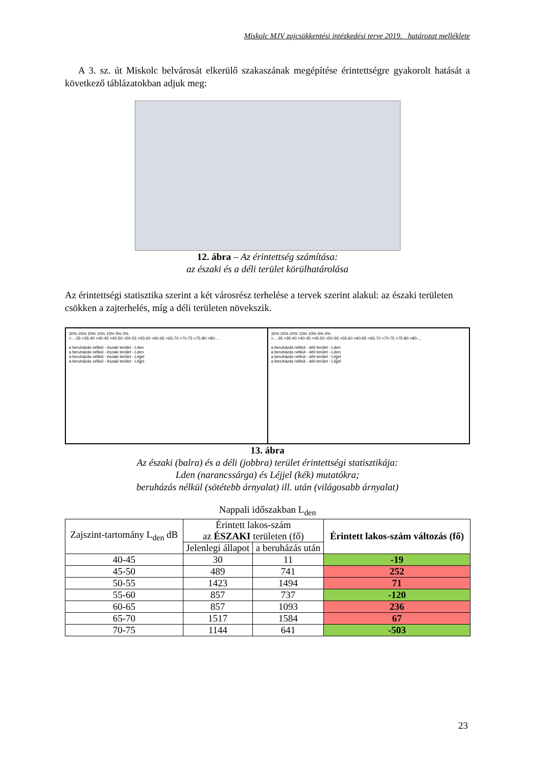Miskolc MJV zajcsökkentési intézkedési terve 2019. határozat melléklete
A 3. sz. út Miskolc belvárosát elkerülő szakaszának megépítése érintettségre gyakorolt hatását a következő táblázatokban adjuk meg:
12. ábra – Az érintettség számítása:
az északi és a déli terület körülhatárolása
Az érintettségi statisztika szerint a két városrész terhelése a tervek szerint alakul: az északi területen csökken a zajterhelés, míg a déli területen növekszik.
30% 25% 20% 15% 10% 5% 0%
>...-35 >35-40 >40-45 >45-50 >50-55 >55-60 >60-65 >65-70 >70-75 >75-80 >80-...
a beruházás nélkül - északi terület - Lden
a beruházás nélkül - északi terület - Lden
a beruházás nélkül - északi terület - Léjjel
a beruházás nélkül - északi terület - Léjjel
30% 25% 20% 15% 10% 5% 0%
>...-35 >35-40 >40-45 >45-50 >50-55 >55-60 >60-65 >65-70 >70-75 >75-80 >80-...
a beruházás nélkül - déli terület - Lden
a beruházás nélkül - déli terület - Lden
a beruházás nélkül - déli terület - Léjjel
a beruházás nélkül - déli terület - Léjjel
13. ábra
Az északi (balra) és a déli (jobbra) terület érintettségi statisztikája:
Lden (narancssárga) és Léjjel (kék) mutatókra;
beruházás nélkül (sötétebb árnyalat) ill. után (világosabb árnyalat)
Nappali időszakban L<sub>den</sub>
| Zajszint-tartomány L<sub>den</sub> dB | Érintett lakos-szám az ÉSZAKI területen (fő) | | Érintett lakos-szám változás (fő) |
| --- | --- | --- | --- |
| | Jelenlegi állapot | a beruházás után | |
| 40-45 | 30 | 11 | -19 |
| 45-50 | 489 | 741 | 252 |
| 50-55 | 1423 | 1494 | 71 |
| 55-60 | 857 | 737 | -120 |
| 60-65 | 857 | 1093 | 236 |
| 65-70 | 1517 | 1584 | 67 |
| 70-75 | 1144 | 641 | -503 |
23